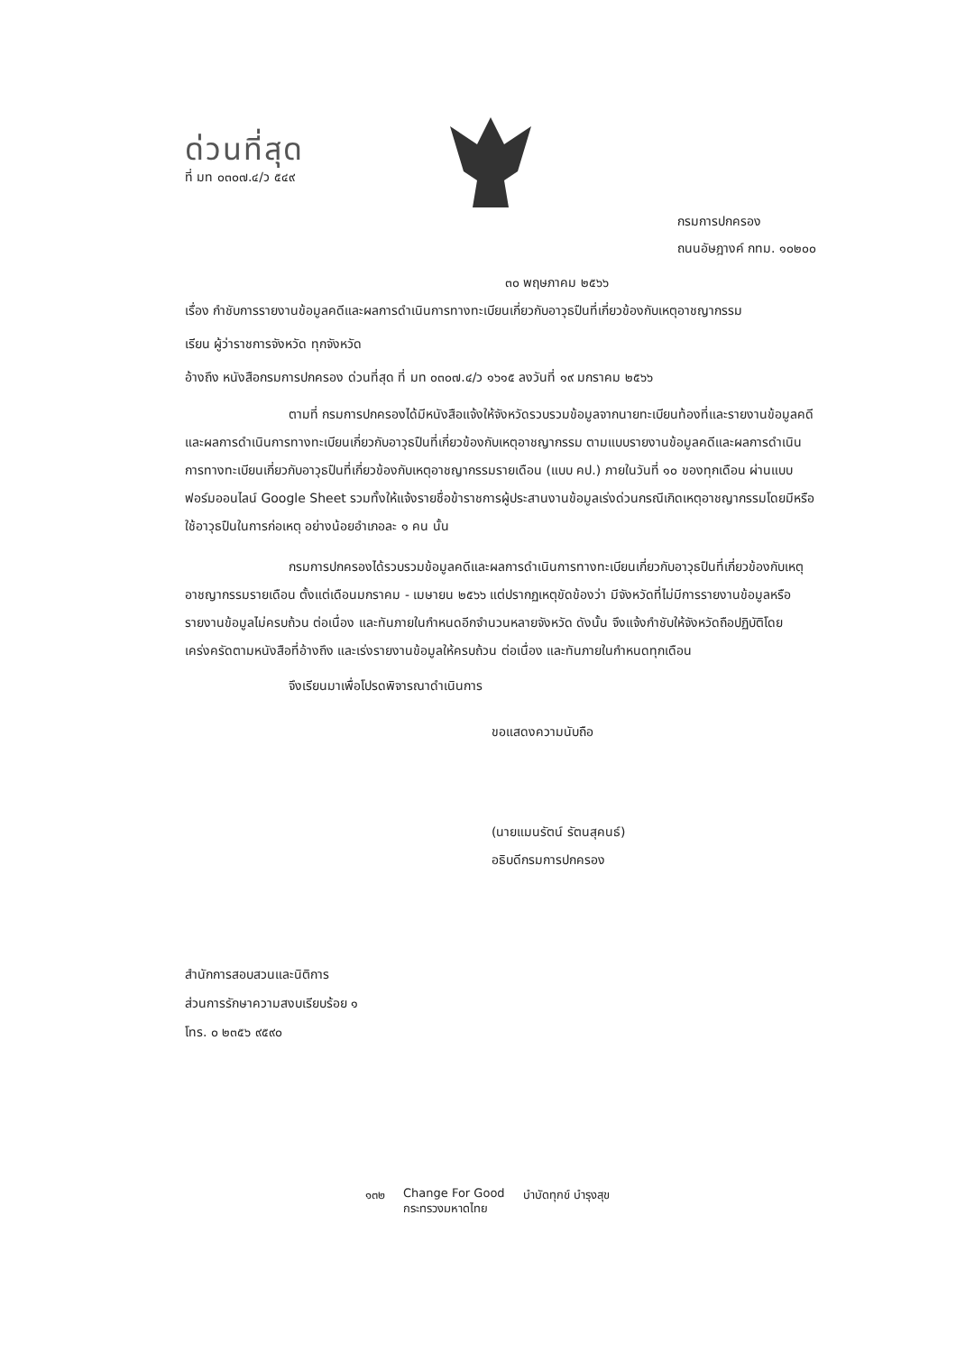ด่วนที่สุด
ที่ มท ๐๓๐๗.๔/ว ๕๔๙
กรมการปกครอง
ถนนอัษฎางค์ กทม. ๑๐๒๐๐
๓๐ พฤษภาคม ๒๕๖๖
เรื่อง กำชับการรายงานข้อมูลคดีและผลการดำเนินการทางทะเบียนเกี่ยวกับอาวุธปืนที่เกี่ยวข้องกับเหตุอาชญากรรม
เรียน ผู้ว่าราชการจังหวัด ทุกจังหวัด
อ้างถึง หนังสือกรมการปกครอง ด่วนที่สุด ที่ มท ๐๓๐๗.๔/ว ๑๖๑๕ ลงวันที่ ๑๙ มกราคม ๒๕๖๖
ตามที่ กรมการปกครองได้มีหนังสือแจ้งให้จังหวัดรวบรวมข้อมูลจากนายทะเบียนท้องที่และรายงานข้อมูลคดีและผลการดำเนินการทางทะเบียนเกี่ยวกับอาวุธปืนที่เกี่ยวข้องกับเหตุอาชญากรรม ตามแบบรายงานข้อมูลคดีและผลการดำเนินการทางทะเบียนเกี่ยวกับอาวุธปืนที่เกี่ยวข้องกับเหตุอาชญากรรมรายเดือน (แบบ คป.) ภายในวันที่ ๑๐ ของทุกเดือน ผ่านแบบฟอร์มออนไลน์ Google Sheet รวมทั้งให้แจ้งรายชื่อข้าราชการผู้ประสานงานข้อมูลเร่งด่วนกรณีเกิดเหตุอาชญากรรมโดยมีหรือใช้อาวุธปืนในการก่อเหตุ อย่างน้อยอำเภอละ ๑ คน นั้น
กรมการปกครองได้รวบรวมข้อมูลคดีและผลการดำเนินการทางทะเบียนเกี่ยวกับอาวุธปืนที่เกี่ยวข้องกับเหตุอาชญากรรมรายเดือน ตั้งแต่เดือนมกราคม - เมษายน ๒๕๖๖ แต่ปรากฏเหตุขัดข้องว่า มีจังหวัดที่ไม่มีการรายงานข้อมูลหรือรายงานข้อมูลไม่ครบถ้วน ต่อเนื่อง และทันภายในกำหนดอีกจำนวนหลายจังหวัด ดังนั้น จึงแจ้งกำชับให้จังหวัดถือปฏิบัติโดยเคร่งครัดตามหนังสือที่อ้างถึง และเร่งรายงานข้อมูลให้ครบถ้วน ต่อเนื่อง และทันภายในกำหนดทุกเดือน
จึงเรียนมาเพื่อโปรดพิจารณาดำเนินการ
ขอแสดงความนับถือ
(นายแมนรัตน์ รัตนสุคนธ์)
อธิบดีกรมการปกครอง
สำนักการสอบสวนและนิติการ
ส่วนการรักษาความสงบเรียบร้อย ๑
โทร. ๐ ๒๓๕๖ ๙๕๙๐
๑๓๒ Change For Good
กระทรวงมหาดไทย บำบัดทุกข์ บำรุงสุข